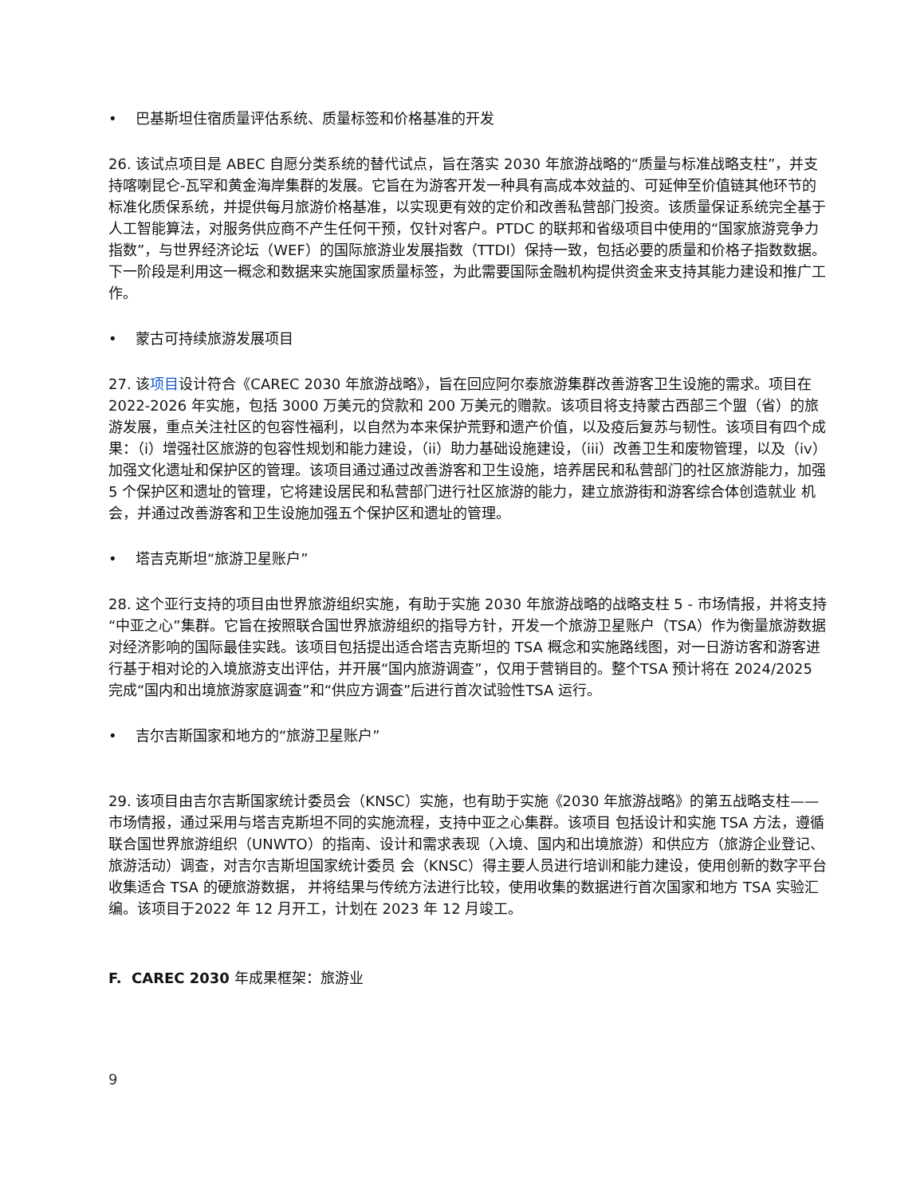• 巴基斯坦住宿质量评估系统、质量标签和价格基准的开发
26. 该试点项目是 ABEC 自愿分类系统的替代试点，旨在落实 2030 年旅游战略的“质量与标准战略支柱”，并支持喀喇昆仑-瓦罕和黄金海岸集群的发展。它旨在为游客开发一种具有高成本效益的、可延伸至价值链其他环节的标准化质保系统，并提供每月旅游价格基准，以实现更有效的定价和改善私营部门投资。该质量保证系统完全基于人工智能算法，对服务供应商不产生任何干预，仅针对客户。PTDC 的联邦和省级项目中使用的“国家旅游竞争力指数”，与世界经济论坛（WEF）的国际旅游业发展指数（TTDI）保持一致，包括必要的质量和价格子指数数据。下一阶段是利用这一概念和数据来实施国家质量标签，为此需要国际金融机构提供资金来支持其能力建设和推广工作。
• 蒙古可持续旅游发展项目
27. 该项目设计符合《CAREC 2030 年旅游战略》，旨在回应阿尔泰旅游集群改善游客卫生设施的需求。项目在 2022-2026 年实施，包括 3000 万美元的贷款和 200 万美元的赠款。该项目将支持蒙古西部三个盟（省）的旅游发展，重点关注社区的包容性福利，以自然为本来保护荒野和遗产价值，以及疫后复苏与韧性。该项目有四个成果：（i）增强社区旅游的包容性规划和能力建设，（ii）助力基础设施建设，（iii）改善卫生和废物管理，以及（iv）加强文化遗址和保护区的管理。该项目通过通过改善游客和卫生设施，培养居民和私营部门的社区旅游能力，加强 5 个保护区和遗址的管理，它将建设居民和私营部门进行社区旅游的能力，建立旅游街和游客综合体创造就业 机会，并通过改善游客和卫生设施加强五个保护区和遗址的管理。
• 塔吉克斯坦“旅游卫星账户”
28. 这个亚行支持的项目由世界旅游组织实施，有助于实施 2030 年旅游战略的战略支柱 5 - 市场情报，并将支持“中亚之心”集群。它旨在按照联合国世界旅游组织的指导方针，开发一个旅游卫星账户（TSA）作为衡量旅游数据对经济影响的国际最佳实践。该项目包括提出适合塔吉克斯坦的 TSA 概念和实施路线图，对一日游访客和游客进行基于相对论的入境旅游支出评估，并开展“国内旅游调查”，仅用于营销目的。整个TSA 预计将在 2024/2025 完成“国内和出境旅游家庭调查”和“供应方调查”后进行首次试验性TSA 运行。
• 吉尔吉斯国家和地方的“旅游卫星账户”
29. 该项目由吉尔吉斯国家统计委员会（KNSC）实施，也有助于实施《2030 年旅游战略》的第五战略支柱——市场情报，通过采用与塔吉克斯坦不同的实施流程，支持中亚之心集群。该项目 包括设计和实施 TSA 方法，遵循联合国世界旅游组织（UNWTO）的指南、设计和需求表现（入境、国内和出境旅游）和供应方（旅游企业登记、旅游活动）调查，对吉尔吉斯坦国家统计委员 会（KNSC）得主要人员进行培训和能力建设，使用创新的数字平台收集适合 TSA 的硬旅游数据， 并将结果与传统方法进行比较，使用收集的数据进行首次国家和地方 TSA 实验汇编。该项目于2022 年 12 月开工，计划在 2023 年 12 月竣工。
F. CAREC 2030 年成果框架：旅游业
9